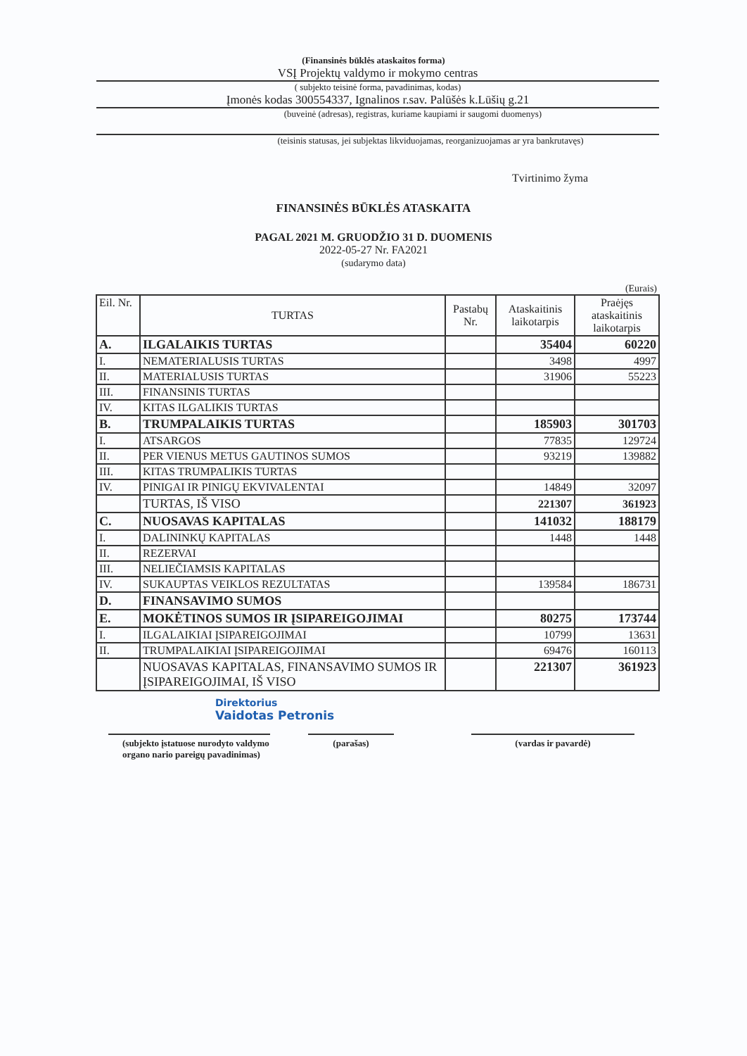(Finansinės būklės ataskaitos forma)
VSĮ Projektų valdymo ir mokymo centras
( subjekto teisinė forma, pavadinimas, kodas)
Įmonės kodas 300554337, Ignalinos r.sav. Palūšės k.Lūšių g.21
(buveinė (adresas), registras, kuriame kaupiami ir saugomi duomenys)
(teisinis statusas, jei subjektas likviduojamas, reorganizuojamas ar yra bankrutavęs)
Tvirtinimo žyma
FINANSINĖS BŪKLĖS ATASKAITA
PAGAL 2021 M. GRUODŽIO 31 D. DUOMENIS
2022-05-27 Nr. FA2021
(sudarymo data)
(Eurais)
| Eil. Nr. | TURTAS | Pastabų Nr. | Ataskaitinis laikotarpis | Praėjęs ataskaitinis laikotarpis |
| --- | --- | --- | --- | --- |
| A. | ILGALAIKIS TURTAS | | 35404 | 60220 |
| I. | NEMATERIALUSIS TURTAS | | 3498 | 4997 |
| II. | MATERIALUSIS TURTAS | | 31906 | 55223 |
| III. | FINANSINIS TURTAS | | | |
| IV. | KITAS ILGALIKIS TURTAS | | | |
| B. | TRUMPALAIKIS TURTAS | | 185903 | 301703 |
| I. | ATSARGOS | | 77835 | 129724 |
| II. | PER VIENUS METUS GAUTINOS SUMOS | | 93219 | 139882 |
| III. | KITAS TRUMPALIKIS TURTAS | | | |
| IV. | PINIGAI IR PINIGŲ EKVIVALENTAI | | 14849 | 32097 |
| | TURTAS, IŠ VISO | | 221307 | 361923 |
| C. | NUOSAVAS KAPITALAS | | 141032 | 188179 |
| I. | DALININKŲ KAPITALAS | | 1448 | 1448 |
| II. | REZERVAI | | | |
| III. | NELIEČIAMSIS KAPITALAS | | | |
| IV. | SUKAUPTAS VEIKLOS REZULTATAS | | 139584 | 186731 |
| D. | FINANSAVIMO SUMOS | | | |
| E. | MOKĖTINOS SUMOS IR ĮSIPAREIGOJIMAI | | 80275 | 173744 |
| I. | ILGALAIKIAI ĮSIPAREIGOJIMAI | | 10799 | 13631 |
| II. | TRUMPALAIKIAI ĮSIPAREIGOJIMAI | | 69476 | 160113 |
| | NUOSAVAS KAPITALAS, FINANSAVIMO SUMOS IR ĮSIPAREIGOJIMAI, IŠ VISO | | 221307 | 361923 |
Direktorius
Vaidotas Petronis
(subjekto įstatuose nurodyto valdymo organo nario pareigų pavadinimas)
(parašas) (vardas ir pavardė)